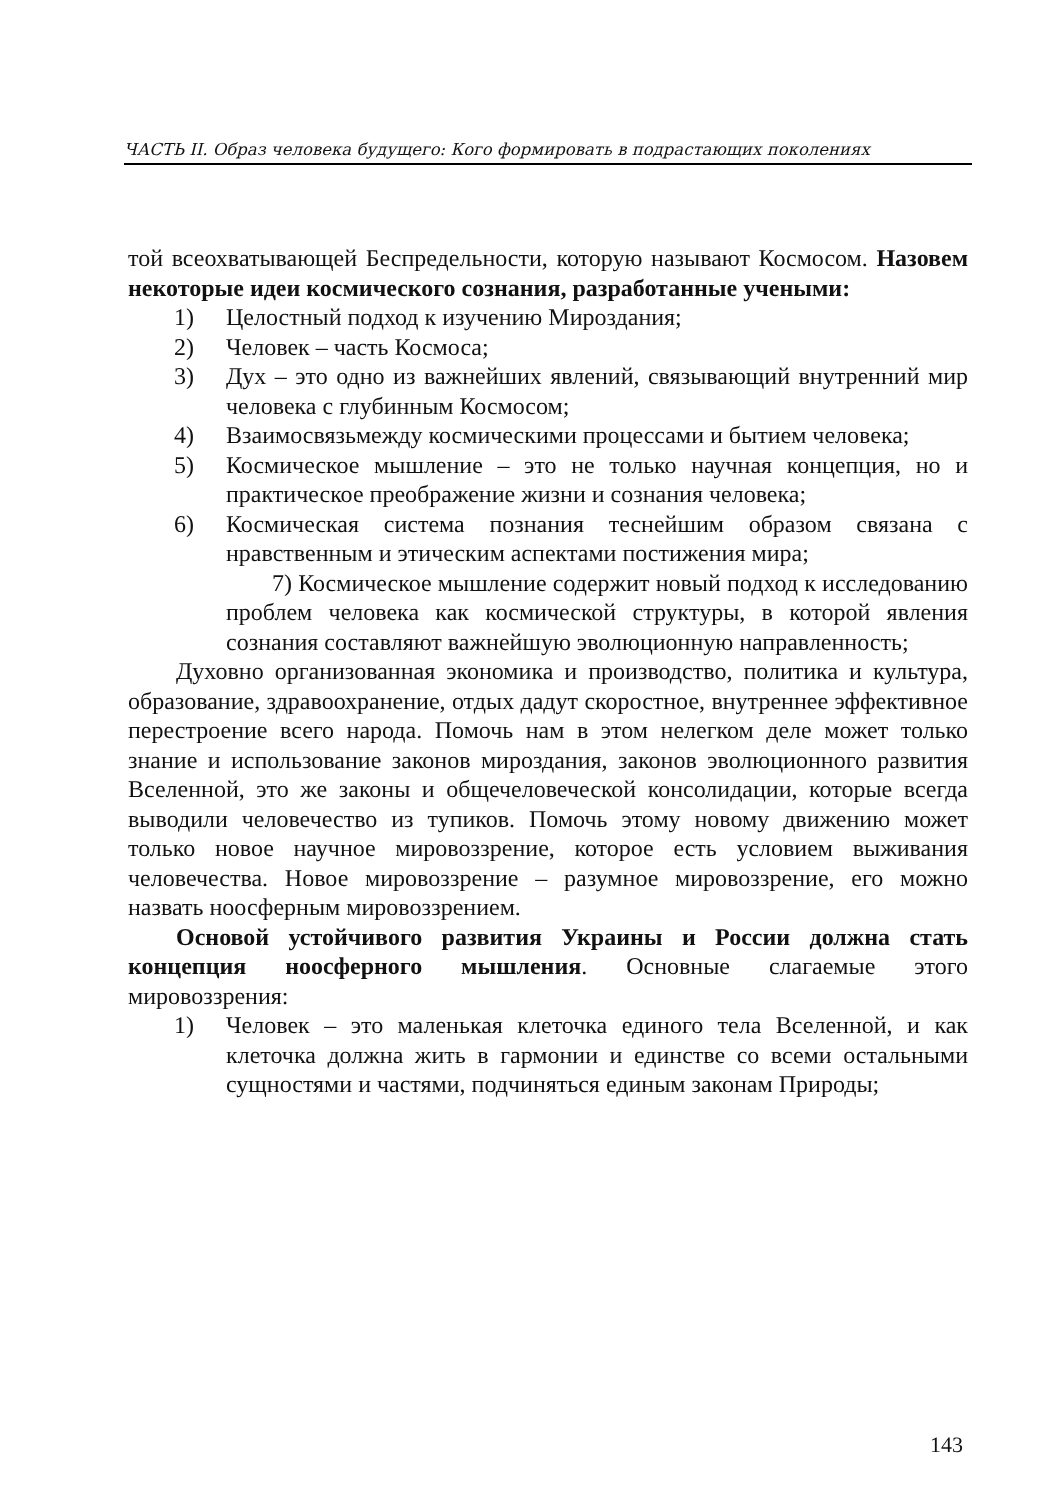ЧАСТЬ II. Образ человека будущего: Кого формировать в подрастающих поколениях
той всеохватывающей Беспредельности, которую называют Космосом. Назовем некоторые идеи космического сознания, разработанные учеными:
1) Целостный подход к изучению Мироздания;
2) Человек – часть Космоса;
3) Дух – это одно из важнейших явлений, связывающий внутренний мир человека с глубинным Космосом;
4) Взаимосвязьмежду космическими процессами и бытием человека;
5) Космическое мышление – это не только научная концепция, но и практическое преображение жизни и сознания человека;
6) Космическая система познания теснейшим образом связана с нравственным и этическим аспектами постижения мира;
7) Космическое мышление содержит новый подход к исследованию проблем человека как космической структуры, в которой явления сознания составляют важнейшую эволюционную направленность;
Духовно организованная экономика и производство, политика и культура, образование, здравоохранение, отдых дадут скоростное, внутреннее эффективное перестроение всего народа. Помочь нам в этом нелегком деле может только знание и использование законов мироздания, законов эволюционного развития Вселенной, это же законы и общечеловеческой консолидации, которые всегда выводили человечество из тупиков. Помочь этому новому движению может только новое научное мировоззрение, которое есть условием выживания человечества. Новое мировоззрение – разумное мировоззрение, его можно назвать ноосферным мировоззрением.
Основой устойчивого развития Украины и России должна стать концепция ноосферного мышления. Основные слагаемые этого мировоззрения:
1) Человек – это маленькая клеточка единого тела Вселенной, и как клеточка должна жить в гармонии и единстве со всеми остальными сущностями и частями, подчиняться единым законам Природы;
143